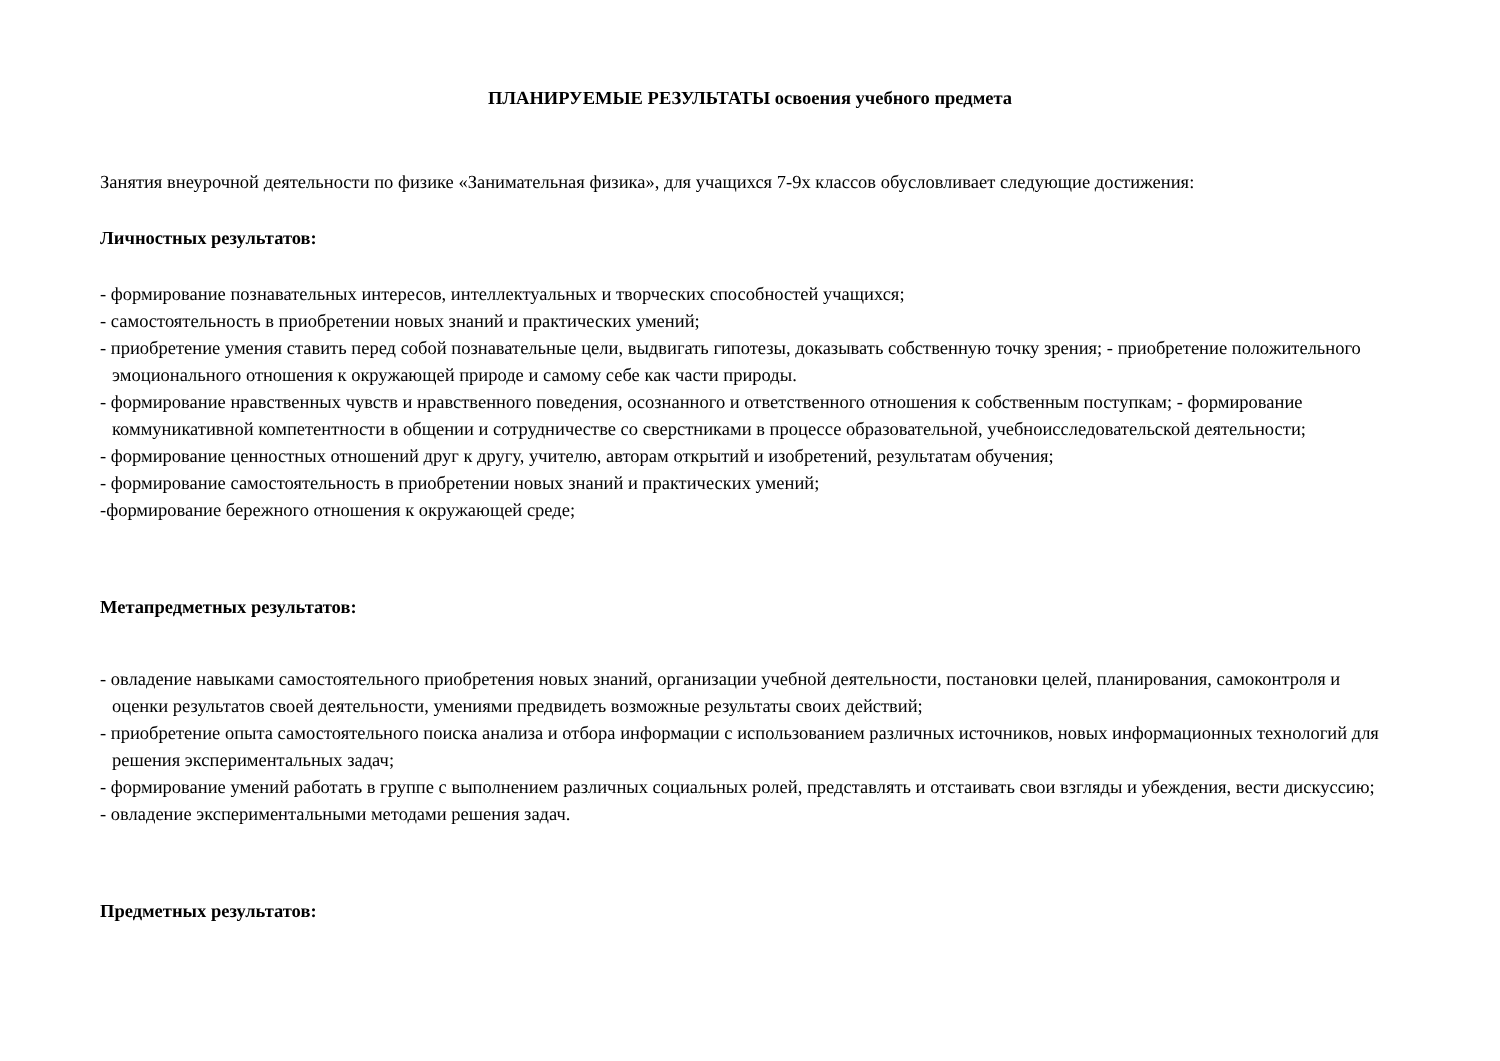ПЛАНИРУЕМЫЕ РЕЗУЛЬТАТЫ освоения учебного предмета
Занятия внеурочной деятельности по физике «Занимательная физика», для учащихся 7-9х классов обусловливает следующие достижения:
Личностных результатов:
- формирование познавательных интересов, интеллектуальных и творческих способностей учащихся;
- самостоятельность в приобретении новых знаний и практических умений;
- приобретение умения ставить перед собой познавательные цели, выдвигать гипотезы, доказывать собственную точку зрения; - приобретение положительного эмоционального отношения к окружающей природе и самому себе как части природы.
- формирование нравственных чувств и нравственного поведения, осознанного и ответственного отношения к собственным поступкам; - формирование коммуникативной компетентности в общении и сотрудничестве со сверстниками в процессе образовательной, учебноисследовательской деятельности;
- формирование ценностных отношений друг к другу, учителю, авторам открытий и изобретений, результатам обучения;
- формирование самостоятельность в приобретении новых знаний и практических умений;
-формирование бережного отношения к окружающей среде;
Метапредметных результатов:
- овладение навыками самостоятельного приобретения новых знаний, организации учебной деятельности, постановки целей, планирования, самоконтроля и оценки результатов своей деятельности, умениями предвидеть возможные результаты своих действий;
- приобретение опыта самостоятельного поиска анализа и отбора информации с использованием различных источников, новых информационных технологий для решения экспериментальных задач;
- формирование умений работать в группе с выполнением различных социальных ролей, представлять и отстаивать свои взгляды и убеждения, вести дискуссию;
- овладение экспериментальными методами решения задач.
Предметных результатов: